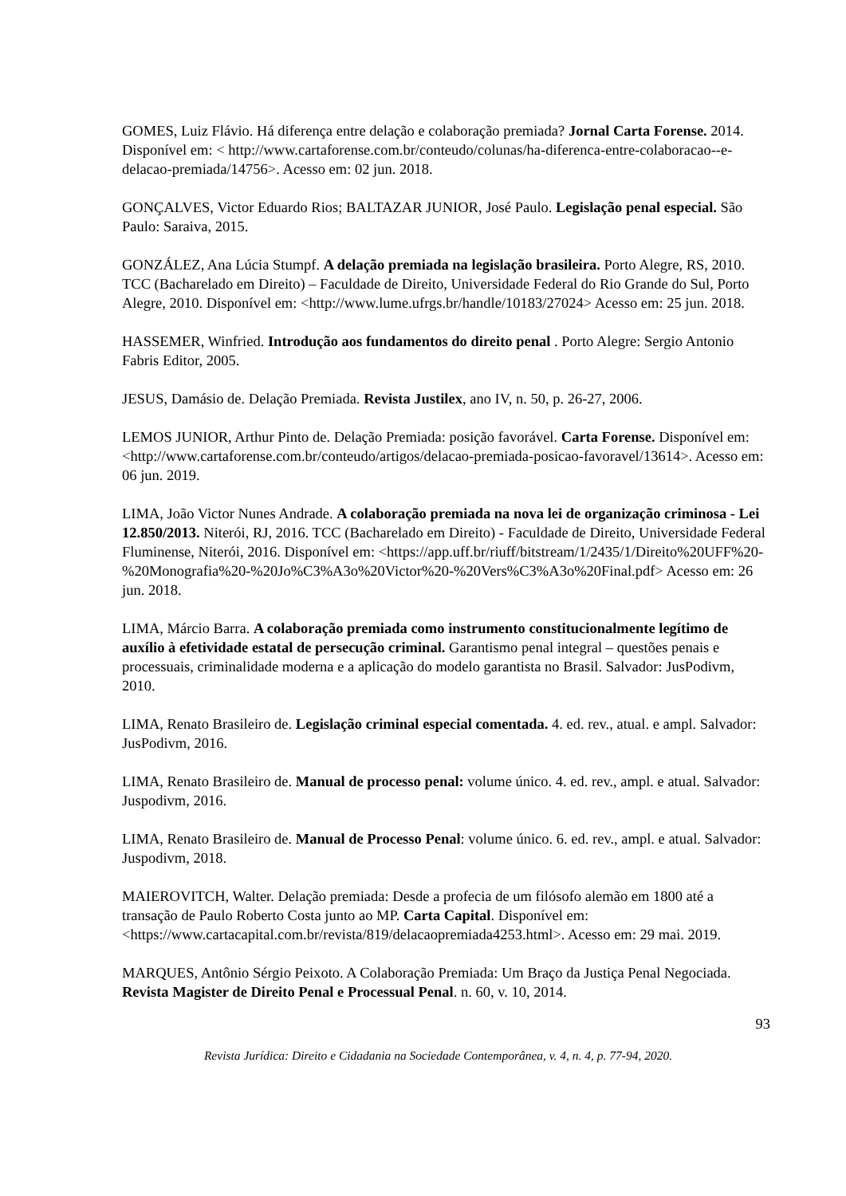GOMES, Luiz Flávio. Há diferença entre delação e colaboração premiada? Jornal Carta Forense. 2014. Disponível em: < http://www.cartaforense.com.br/conteudo/colunas/ha-diferenca-entre-colaboracao--e-delacao-premiada/14756>. Acesso em: 02 jun. 2018.
GONÇALVES, Victor Eduardo Rios; BALTAZAR JUNIOR, José Paulo. Legislação penal especial. São Paulo: Saraiva, 2015.
GONZÁLEZ, Ana Lúcia Stumpf. A delação premiada na legislação brasileira. Porto Alegre, RS, 2010. TCC (Bacharelado em Direito) – Faculdade de Direito, Universidade Federal do Rio Grande do Sul, Porto Alegre, 2010. Disponível em: <http://www.lume.ufrgs.br/handle/10183/27024> Acesso em: 25 jun. 2018.
HASSEMER, Winfried. Introdução aos fundamentos do direito penal . Porto Alegre: Sergio Antonio Fabris Editor, 2005.
JESUS, Damásio de. Delação Premiada. Revista Justilex, ano IV, n. 50, p. 26-27, 2006.
LEMOS JUNIOR, Arthur Pinto de. Delação Premiada: posição favorável. Carta Forense. Disponível em: <http://www.cartaforense.com.br/conteudo/artigos/delacao-premiada-posicao-favoravel/13614>. Acesso em: 06 jun. 2019.
LIMA, João Victor Nunes Andrade. A colaboração premiada na nova lei de organização criminosa - Lei 12.850/2013. Niterói, RJ, 2016. TCC (Bacharelado em Direito) - Faculdade de Direito, Universidade Federal Fluminense, Niterói, 2016. Disponível em: <https://app.uff.br/riuff/bitstream/1/2435/1/Direito%20UFF%20-%20Monografia%20-%20Jo%C3%A3o%20Victor%20-%20Vers%C3%A3o%20Final.pdf> Acesso em: 26 jun. 2018.
LIMA, Márcio Barra. A colaboração premiada como instrumento constitucionalmente legítimo de auxílio à efetividade estatal de persecução criminal. Garantismo penal integral – questões penais e processuais, criminalidade moderna e a aplicação do modelo garantista no Brasil. Salvador: JusPodivm, 2010.
LIMA, Renato Brasileiro de. Legislação criminal especial comentada. 4. ed. rev., atual. e ampl. Salvador: JusPodivm, 2016.
LIMA, Renato Brasileiro de. Manual de processo penal: volume único. 4. ed. rev., ampl. e atual. Salvador: Juspodivm, 2016.
LIMA, Renato Brasileiro de. Manual de Processo Penal: volume único. 6. ed. rev., ampl. e atual. Salvador: Juspodivm, 2018.
MAIEROVITCH, Walter. Delação premiada: Desde a profecia de um filósofo alemão em 1800 até a transação de Paulo Roberto Costa junto ao MP. Carta Capital. Disponível em: <https://www.cartacapital.com.br/revista/819/delacaopremiada4253.html>. Acesso em: 29 mai. 2019.
MARQUES, Antônio Sérgio Peixoto. A Colaboração Premiada: Um Braço da Justiça Penal Negociada. Revista Magister de Direito Penal e Processual Penal. n. 60, v. 10, 2014.
93
Revista Jurídica: Direito e Cidadania na Sociedade Contemporânea, v. 4, n. 4, p. 77-94, 2020.